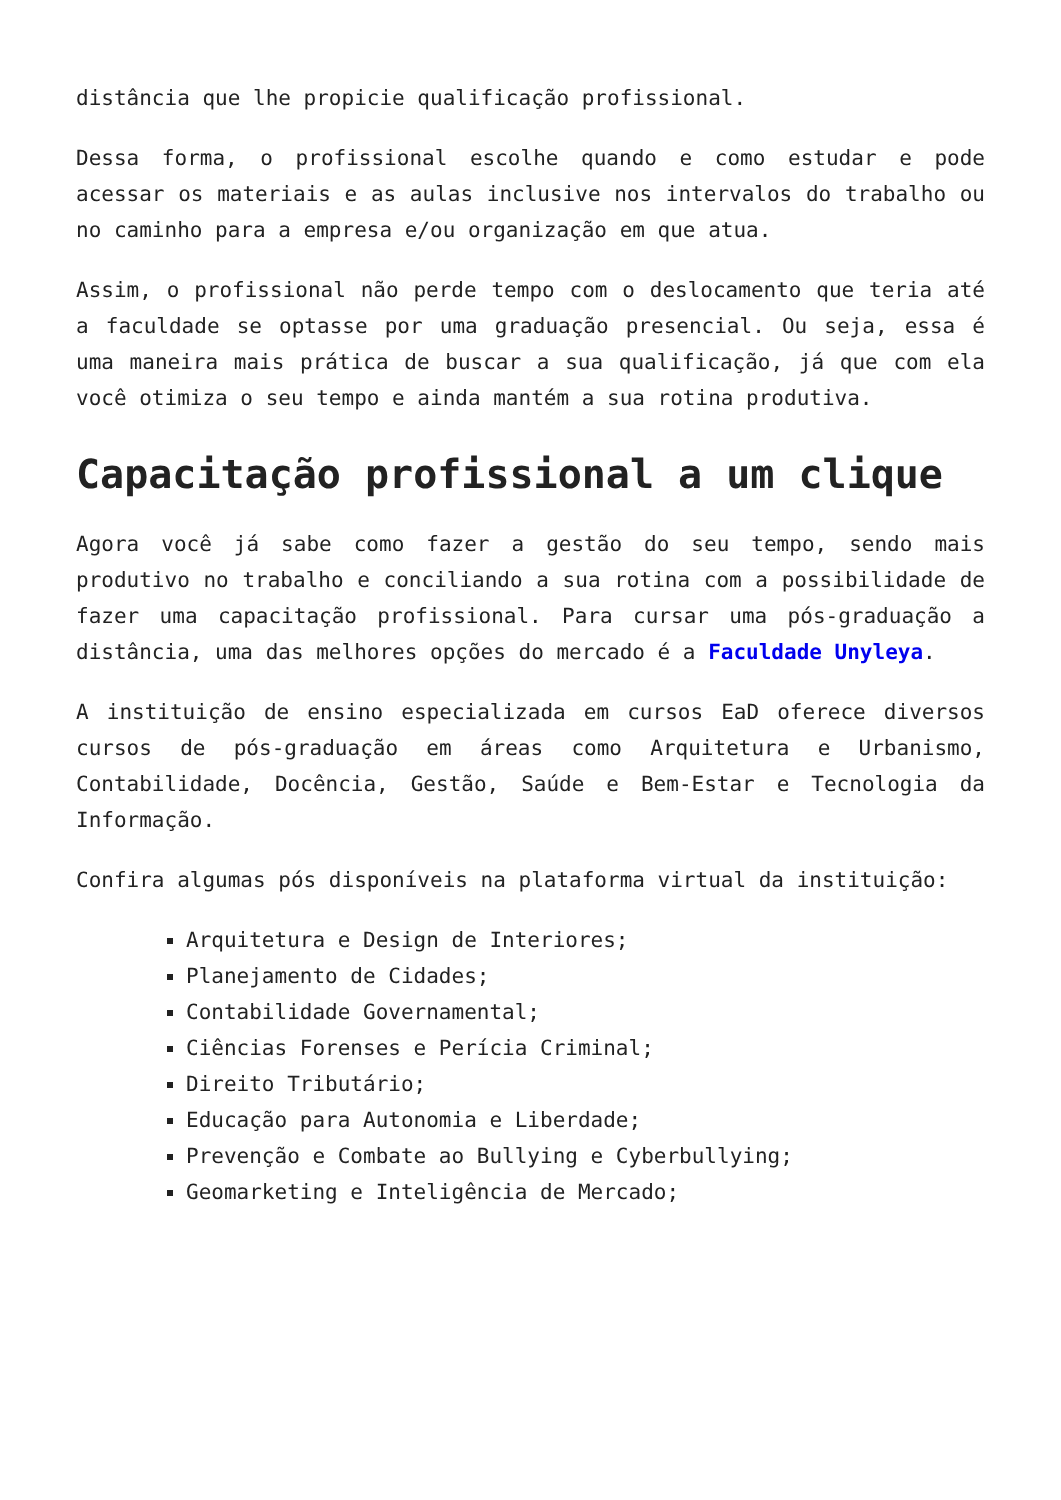distância que lhe propicie qualificação profissional.
Dessa forma, o profissional escolhe quando e como estudar e pode acessar os materiais e as aulas inclusive nos intervalos do trabalho ou no caminho para a empresa e/ou organização em que atua.
Assim, o profissional não perde tempo com o deslocamento que teria até a faculdade se optasse por uma graduação presencial. Ou seja, essa é uma maneira mais prática de buscar a sua qualificação, já que com ela você otimiza o seu tempo e ainda mantém a sua rotina produtiva.
Capacitação profissional a um clique
Agora você já sabe como fazer a gestão do seu tempo, sendo mais produtivo no trabalho e conciliando a sua rotina com a possibilidade de fazer uma capacitação profissional. Para cursar uma pós-graduação a distância, uma das melhores opções do mercado é a Faculdade Unyleya.
A instituição de ensino especializada em cursos EaD oferece diversos cursos de pós-graduação em áreas como Arquitetura e Urbanismo, Contabilidade, Docência, Gestão, Saúde e Bem-Estar e Tecnologia da Informação.
Confira algumas pós disponíveis na plataforma virtual da instituição:
Arquitetura e Design de Interiores;
Planejamento de Cidades;
Contabilidade Governamental;
Ciências Forenses e Perícia Criminal;
Direito Tributário;
Educação para Autonomia e Liberdade;
Prevenção e Combate ao Bullying e Cyberbullying;
Geomarketing e Inteligência de Mercado;